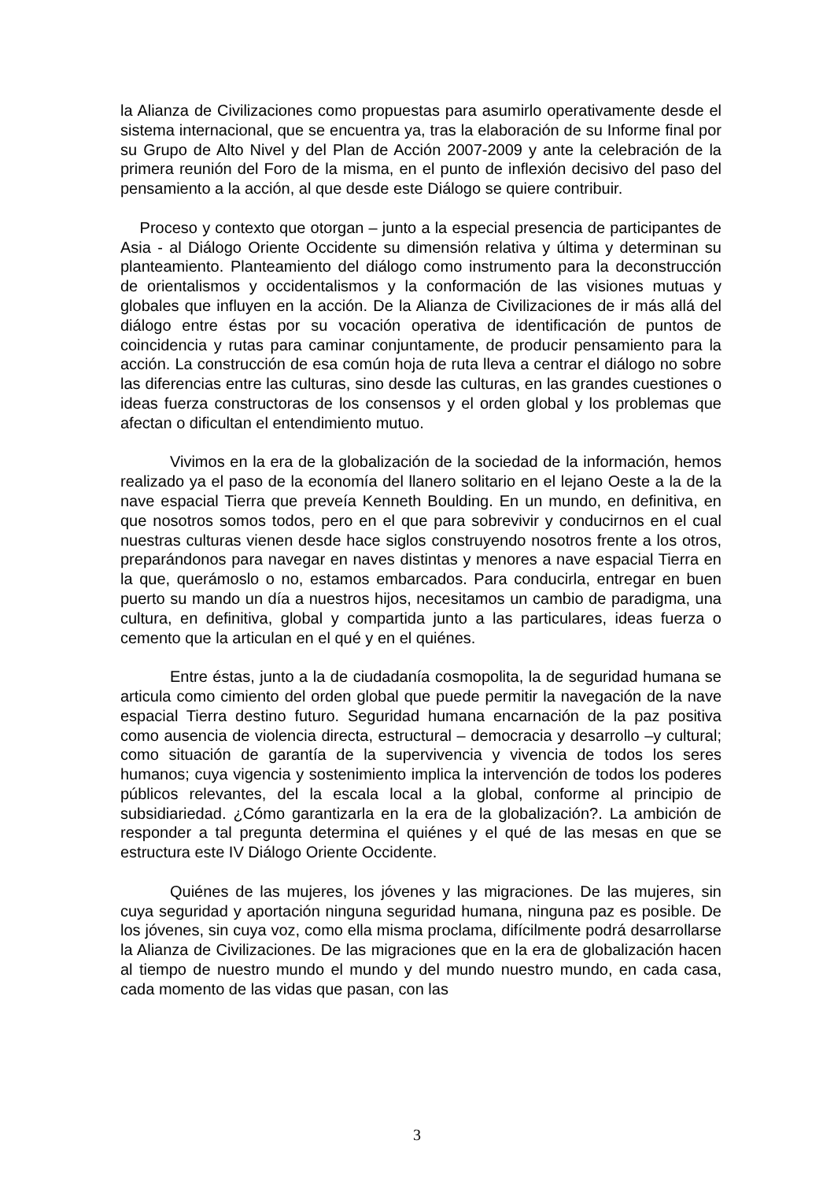la Alianza de Civilizaciones como propuestas para asumirlo operativamente desde el sistema internacional, que se encuentra ya, tras la elaboración de su Informe final por su Grupo de Alto Nivel y del Plan de Acción 2007-2009 y ante la celebración de la primera reunión del Foro de la misma, en el punto de inflexión decisivo del paso del pensamiento a la acción, al que desde este Diálogo se quiere contribuir.
Proceso y contexto que otorgan – junto a la especial presencia de participantes de Asia - al Diálogo Oriente Occidente su dimensión relativa y última y determinan su planteamiento. Planteamiento del diálogo como instrumento para la deconstrucción de orientalismos y occidentalismos y la conformación de las visiones mutuas y globales que influyen en la acción. De la Alianza de Civilizaciones de ir más allá del diálogo entre éstas por su vocación operativa de identificación de puntos de coincidencia y rutas para caminar conjuntamente, de producir pensamiento para la acción. La construcción de esa común hoja de ruta lleva a centrar el diálogo no sobre las diferencias entre las culturas, sino desde las culturas, en las grandes cuestiones o ideas fuerza constructoras de los consensos y el orden global y los problemas que afectan o dificultan el entendimiento mutuo.
Vivimos en la era de la globalización de la sociedad de la información, hemos realizado ya el paso de la economía del llanero solitario en el lejano Oeste a la de la nave espacial Tierra que preveía Kenneth Boulding. En un mundo, en definitiva, en que nosotros somos todos, pero en el que para sobrevivir y conducirnos en el cual nuestras culturas vienen desde hace siglos construyendo nosotros frente a los otros, preparándonos para navegar en naves distintas y menores a nave espacial Tierra en la que, querámoslo o no, estamos embarcados. Para conducirla, entregar en buen puerto su mando un día a nuestros hijos, necesitamos un cambio de paradigma, una cultura, en definitiva, global y compartida junto a las particulares, ideas fuerza o cemento que la articulan en el qué y en el quiénes.
Entre éstas, junto a la de ciudadanía cosmopolita, la de seguridad humana se articula como cimiento del orden global que puede permitir la navegación de la nave espacial Tierra destino futuro. Seguridad humana encarnación de la paz positiva como ausencia de violencia directa, estructural – democracia y desarrollo –y cultural; como situación de garantía de la supervivencia y vivencia de todos los seres humanos; cuya vigencia y sostenimiento implica la intervención de todos los poderes públicos relevantes, del la escala local a la global, conforme al principio de subsidiariedad. ¿Cómo garantizarla en la era de la globalización?. La ambición de responder a tal pregunta determina el quiénes y el qué de las mesas en que se estructura este IV Diálogo Oriente Occidente.
Quiénes de las mujeres, los jóvenes y las migraciones. De las mujeres, sin cuya seguridad y aportación ninguna seguridad humana, ninguna paz es posible. De los jóvenes, sin cuya voz, como ella misma proclama, difícilmente podrá desarrollarse la Alianza de Civilizaciones. De las migraciones que en la era de globalización hacen al tiempo de nuestro mundo el mundo y del mundo nuestro mundo, en cada casa, cada momento de las vidas que pasan, con las
3